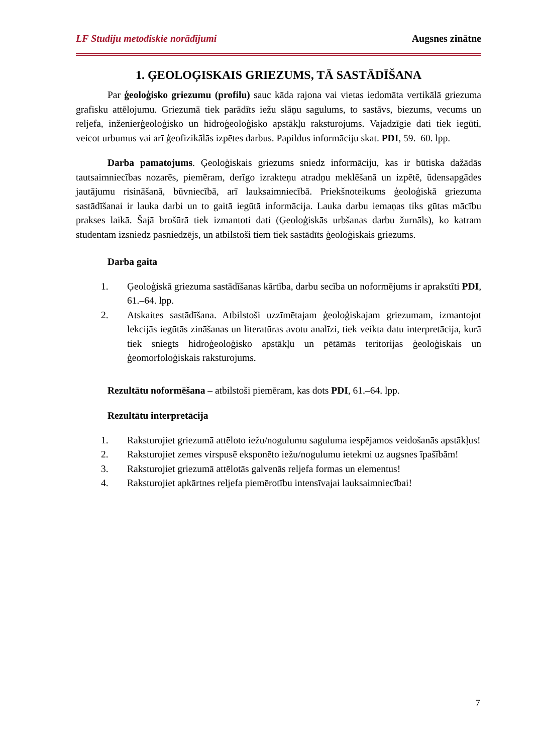LF Studiju metodiskie norādījumi Augsnes zinātne
1. ĢEOLOĢISKAIS GRIEZUMS, TĀ SASTĀDĪŠANA
Par ģeoloģisko griezumu (profilu) sauc kāda rajona vai vietas iedomāta vertikālā griezuma grafisku attēlojumu. Griezumā tiek parādīts iežu slāņu sagulums, to sastāvs, biezums, vecums un reljefa, inženierģeoloģisko un hidroģeoloģisko apstākļu raksturojums. Vajadzīgie dati tiek iegūti, veicot urbumus vai arī ģeofizikālās izpētes darbus. Papildus informāciju skat. PDI, 59.–60. lpp.
Darba pamatojums. Ģeoloģiskais griezums sniedz informāciju, kas ir būtiska dažādās tautsaimniecības nozarēs, piemēram, derīgo izrakteņu atradņu meklēšanā un izpētē, ūdensapgādes jautājumu risināšanā, būvniecībā, arī lauksaimniecībā. Priekšnoteikums ģeoloģiskā griezuma sastādīšanai ir lauka darbi un to gaitā iegūtā informācija. Lauka darbu iemaņas tiks gūtas mācību prakses laikā. Šajā brošūrā tiek izmantoti dati (Ģeoloģiskās urbšanas darbu žurnāls), ko katram studentam izsniedz pasniedzējs, un atbilstoši tiem tiek sastādīts ģeoloģiskais griezums.
Darba gaita
1. Ģeoloģiskā griezuma sastādīšanas kārtība, darbu secība un noformējums ir aprakstīti PDI, 61.–64. lpp.
2. Atskaites sastādīšana. Atbilstoši uzzīmētajam ģeoloģiskajam griezumam, izmantojot lekcijās iegūtās zināšanas un literatūras avotu analīzi, tiek veikta datu interpretācija, kurā tiek sniegts hidroģeoloģisko apstākļu un pētāmās teritorijas ģeoloģiskais un ģeomorfoloģiskais raksturojums.
Rezultātu noformēšana – atbilstoši piemēram, kas dots PDI, 61.–64. lpp.
Rezultātu interpretācija
1. Raksturojiet griezumā attēloto iežu/nogulumu saguluma iespējamos veidošanās apstākļus!
2. Raksturojiet zemes virspusē eksponēto iežu/nogulumu ietekmi uz augsnes īpašībām!
3. Raksturojiet griezumā attēlotās galvenās reljefa formas un elementus!
4. Raksturojiet apkārtnes reljefa piemērotību intensīvajai lauksaimniecībai!
7